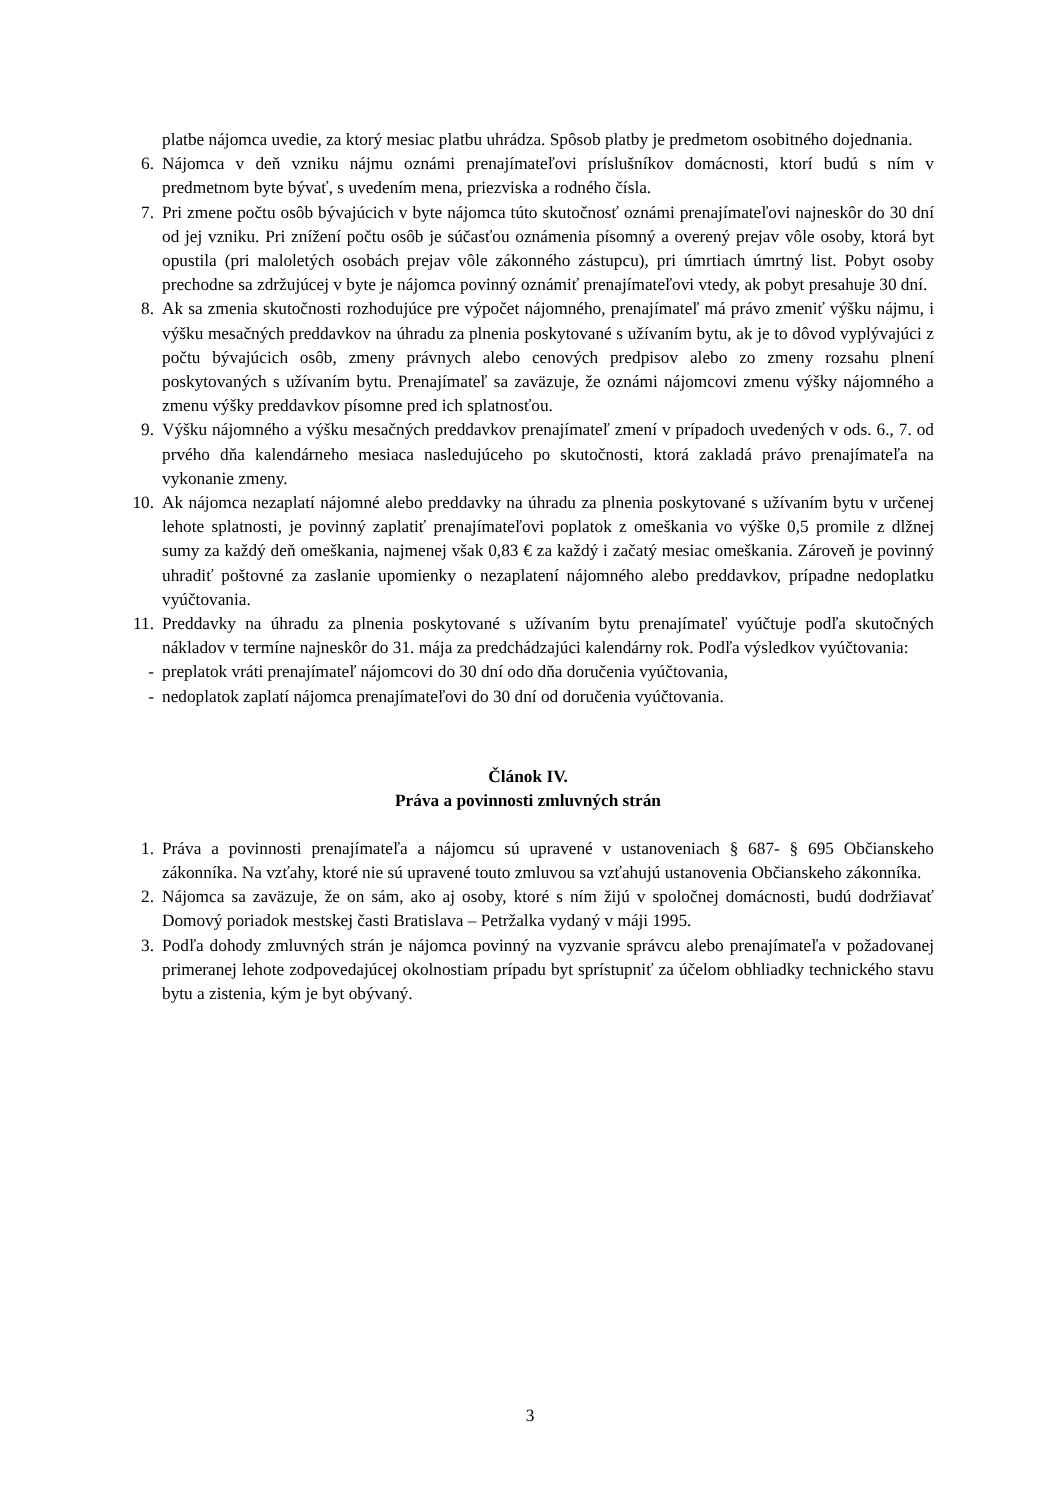platbe nájomca uvedie, za ktorý mesiac platbu uhrádza. Spôsob platby je predmetom osobitného dojednania.
6. Nájomca v deň vzniku nájmu oznámi prenajímateľovi príslušníkov domácnosti, ktorí budú s ním v predmetnom byte bývať, s uvedením mena, priezviska a rodného čísla.
7. Pri zmene počtu osôb bývajúcich v byte nájomca túto skutočnosť oznámi prenajímateľovi najneskôr do 30 dní od jej vzniku. Pri znížení počtu osôb je súčasťou oznámenia písomný a overený prejav vôle osoby, ktorá byt opustila (pri maloletých osobách prejav vôle zákonného zástupcu), pri úmrtiach úmrtný list. Pobyt osoby prechodne sa zdržujúcej v byte je nájomca povinný oznámiť prenajímateľovi vtedy, ak pobyt presahuje 30 dní.
8. Ak sa zmenia skutočnosti rozhodujúce pre výpočet nájomného, prenajímateľ má právo zmeniť výšku nájmu, i výšku mesačných preddavkov na úhradu za plnenia poskytované s užívaním bytu, ak je to dôvod vyplývajúci z počtu bývajúcich osôb, zmeny právnych alebo cenových predpisov alebo zo zmeny rozsahu plnení poskytovaných s užívaním bytu. Prenajímateľ sa zaväzuje, že oznámi nájomcovi zmenu výšky nájomného a zmenu výšky preddavkov písomne pred ich splatnosťou.
9. Výšku nájomného a výšku mesačných preddavkov prenajímateľ zmení v prípadoch uvedených v ods. 6., 7. od prvého dňa kalendárneho mesiaca nasledujúceho po skutočnosti, ktorá zakladá právo prenajímateľa na vykonanie zmeny.
10. Ak nájomca nezaplatí nájomné alebo preddavky na úhradu za plnenia poskytované s užívaním bytu v určenej lehote splatnosti, je povinný zaplatiť prenajímateľovi poplatok z omeškania vo výške 0,5 promile z dlžnej sumy za každý deň omeškania, najmenej však 0,83 € za každý i začatý mesiac omeškania. Zároveň je povinný uhradiť poštovné za zaslanie upomienky o nezaplatení nájomného alebo preddavkov, prípadne nedoplatku vyúčtovania.
11. Preddavky na úhradu za plnenia poskytované s užívaním bytu prenajímateľ vyúčtuje podľa skutočných nákladov v termíne najneskôr do 31. mája za predchádzajúci kalendárny rok. Podľa výsledkov vyúčtovania:
- preplatok vráti prenajímateľ nájomcovi do 30 dní odo dňa doručenia vyúčtovania,
- nedoplatok zaplatí nájomca prenajímateľovi do 30 dní od doručenia vyúčtovania.
Článok IV.
Práva a povinnosti zmluvných strán
1. Práva a povinnosti prenajímateľa a nájomcu sú upravené v ustanoveniach § 687- § 695 Občianskeho zákonníka. Na vzťahy, ktoré nie sú upravené touto zmluvou sa vzťahujú ustanovenia Občianskeho zákonníka.
2. Nájomca sa zaväzuje, že on sám, ako aj osoby, ktoré s ním žijú v spoločnej domácnosti, budú dodržiavať Domový poriadok mestskej časti Bratislava – Petržalka vydaný v máji 1995.
3. Podľa dohody zmluvných strán je nájomca povinný na vyzvanie správcu alebo prenajímateľa v požadovanej primeranej lehote zodpovedajúcej okolnostiam prípadu byt sprístupniť za účelom obhliadky technického stavu bytu a zistenia, kým je byt obývaný.
3